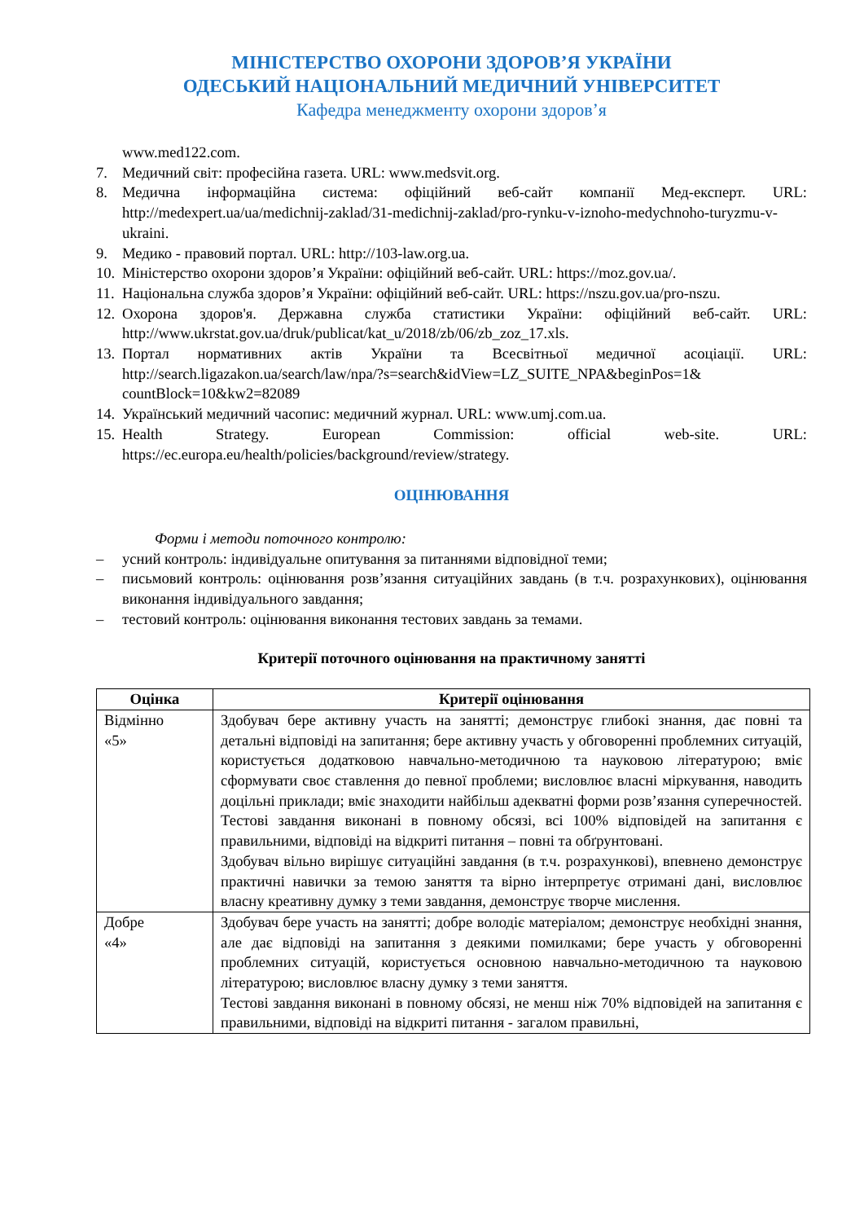МІНІСТЕРСТВО ОХОРОНИ ЗДОРОВ’Я УКРАЇНИ
ОДЕСЬКИЙ НАЦІОНАЛЬНИЙ МЕДИЧНИЙ УНІВЕРСИТЕТ
Кафедра менеджменту охорони здоров’я
www.med122.com.
7. Медичний світ: професійна газета. URL: www.medsvit.org.
8. Медична інформаційна система: офіційний веб-сайт компанії Мед-експерт. URL: http://medexpert.ua/ua/medichnij-zaklad/31-medichnij-zaklad/pro-rynku-v-iznoho-medychnoho-turyzmu-v-ukraini.
9. Медико - правовий портал. URL: http://103-law.org.ua.
10. Міністерство охорони здоров’я України: офіційний веб-сайт. URL: https://moz.gov.ua/.
11. Національна служба здоров’я України: офіційний веб-сайт. URL: https://nszu.gov.ua/pro-nszu.
12. Охорона здоров'я. Державна служба статистики України: офіційний веб-сайт. URL: http://www.ukrstat.gov.ua/druk/publicat/kat_u/2018/zb/06/zb_zoz_17.xls.
13. Портал нормативних актів України та Всесвітньої медичної асоціації. URL: http://search.ligazakon.ua/search/law/npa/?s=search&idView=LZ_SUITE_NPA&beginPos=1& countBlock=10&kw2=82089
14. Український медичний часопис: медичний журнал. URL: www.umj.com.ua.
15. Health Strategy. European Commission: official web-site. URL: https://ec.europa.eu/health/policies/background/review/strategy.
ОЦІНЮВАННЯ
Форми і методи поточного контролю:
– усний контроль: індивідуальне опитування за питаннями відповідної теми;
– письмовий контроль: оцінювання розв’язання ситуаційних завдань (в т.ч. розрахункових), оцінювання виконання індивідуального завдання;
– тестовий контроль: оцінювання виконання тестових завдань за темами.
Критерії поточного оцінювання на практичному занятті
| Оцінка | Критерії оцінювання |
| --- | --- |
| Відмінно «5» | Здобувач бере активну участь на занятті; демонструє глибокі знання, дає повні та детальні відповіді на запитання; бере активну участь у обговоренні проблемних ситуацій, користується додатковою навчально-методичною та науковою літературою; вміє сформувати своє ставлення до певної проблеми; висловлює власні міркування, наводить доцільні приклади; вміє знаходити найбільш адекватні форми розв’язання суперечностей. Тестові завдання виконані в повному обсязі, всі 100% відповідей на запитання є правильними, відповіді на відкриті питання – повні та обґрунтовані. Здобувач вільно вирішує ситуаційні завдання (в т.ч. розрахункові), впевнено демонструє практичні навички за темою заняття та вірно інтерпретує отримані дані, висловлює власну креативну думку з теми завдання, демонструє творче мислення. |
| Добре «4» | Здобувач бере участь на занятті; добре володіє матеріалом; демонструє необхідні знання, але дає відповіді на запитання з деякими помилками; бере участь у обговоренні проблемних ситуацій, користується основною навчально-методичною та науковою літературою; висловлює власну думку з теми заняття. Тестові завдання виконані в повному обсязі, не менш ніж 70% відповідей на запитання є правильними, відповіді на відкриті питання - загалом правильні, |